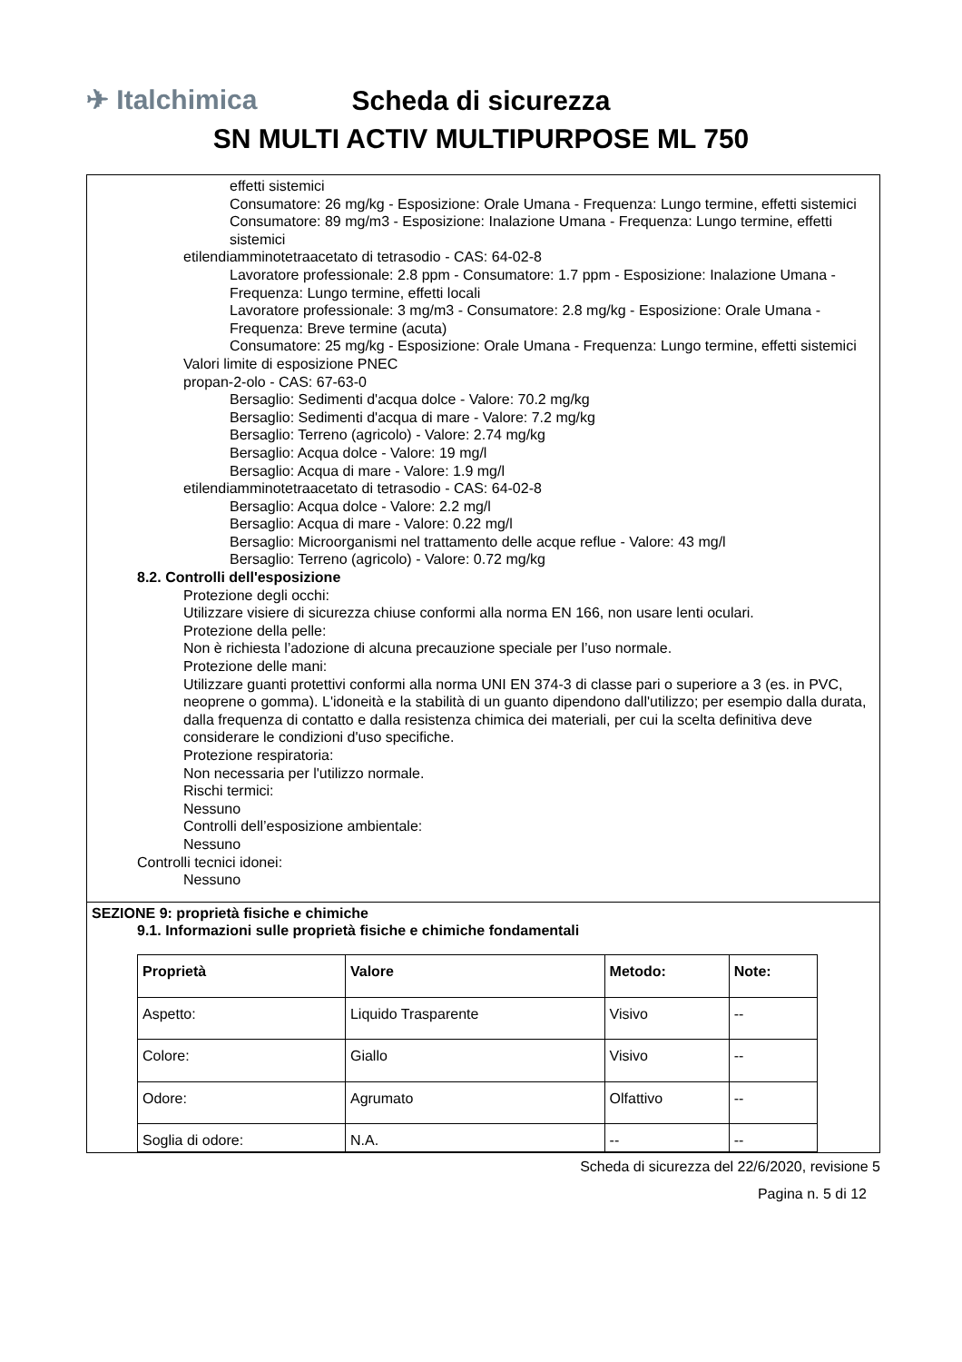✈ Italchimica
Scheda di sicurezza
SN MULTI ACTIV MULTIPURPOSE ML 750
effetti sistemici
Consumatore: 26 mg/kg - Esposizione: Orale Umana - Frequenza: Lungo termine, effetti sistemici
Consumatore: 89 mg/m3 - Esposizione: Inalazione Umana - Frequenza: Lungo termine, effetti sistemici
etilendiamminotetraacetato di tetrasodio - CAS: 64-02-8
Lavoratore professionale: 2.8 ppm - Consumatore: 1.7 ppm - Esposizione: Inalazione Umana - Frequenza: Lungo termine, effetti locali
Lavoratore professionale: 3 mg/m3 - Consumatore: 2.8 mg/kg - Esposizione: Orale Umana - Frequenza: Breve termine (acuta)
Consumatore: 25 mg/kg - Esposizione: Orale Umana - Frequenza: Lungo termine, effetti sistemici
Valori limite di esposizione PNEC
propan-2-olo - CAS: 67-63-0
Bersaglio: Sedimenti d'acqua dolce - Valore: 70.2 mg/kg
Bersaglio: Sedimenti d'acqua di mare - Valore: 7.2 mg/kg
Bersaglio: Terreno (agricolo) - Valore: 2.74 mg/kg
Bersaglio: Acqua dolce - Valore: 19 mg/l
Bersaglio: Acqua di mare - Valore: 1.9 mg/l
etilendiamminotetraacetato di tetrasodio - CAS: 64-02-8
Bersaglio: Acqua dolce - Valore: 2.2 mg/l
Bersaglio: Acqua di mare - Valore: 0.22 mg/l
Bersaglio: Microorganismi nel trattamento delle acque reflue - Valore: 43 mg/l
Bersaglio: Terreno (agricolo) - Valore: 0.72 mg/kg
8.2. Controlli dell'esposizione
Protezione degli occhi:
Utilizzare visiere di sicurezza chiuse conformi alla norma EN 166, non usare lenti oculari.
Protezione della pelle:
Non è richiesta l’adozione di alcuna precauzione speciale per l’uso normale.
Protezione delle mani:
Utilizzare guanti protettivi conformi alla norma UNI EN 374-3 di classe pari o superiore a 3 (es. in PVC, neoprene o gomma). L'idoneità e la stabilità di un guanto dipendono dall'utilizzo; per esempio dalla durata, dalla frequenza di contatto e dalla resistenza chimica dei materiali, per cui la scelta definitiva deve considerare le condizioni d'uso specifiche.
Protezione respiratoria:
Non necessaria per l'utilizzo normale.
Rischi termici:
Nessuno
Controlli dell’esposizione ambientale:
Nessuno
Controlli tecnici idonei:
Nessuno
SEZIONE 9: proprietà fisiche e chimiche
9.1. Informazioni sulle proprietà fisiche e chimiche fondamentali
| Proprietà | Valore | Metodo: | Note: |
| --- | --- | --- | --- |
| Aspetto: | Liquido Trasparente | Visivo | -- |
| Colore: | Giallo | Visivo | -- |
| Odore: | Agrumato | Olfattivo | -- |
| Soglia di odore: | N.A. | -- | -- |
Scheda di sicurezza del 22/6/2020, revisione 5
Pagina n. 5 di 12